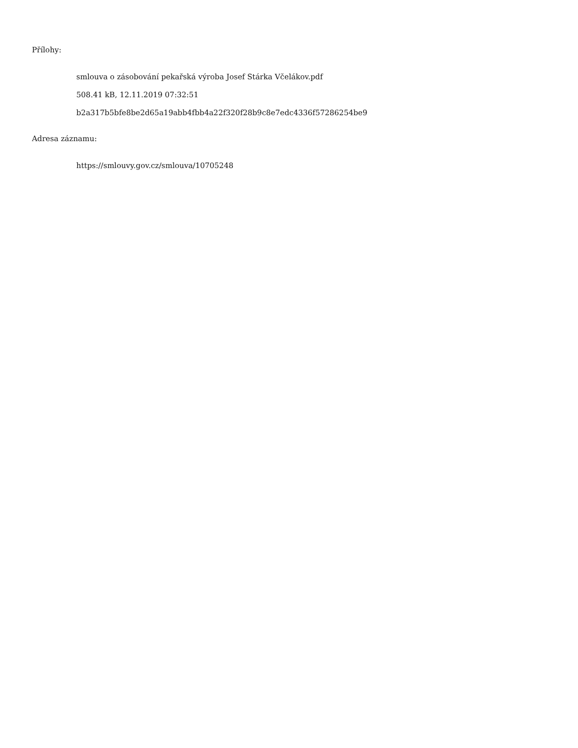Přílohy:
smlouva o zásobování pekařská výroba Josef Stárka Včelákov.pdf
508.41 kB, 12.11.2019 07:32:51
b2a317b5bfe8be2d65a19abb4fbb4a22f320f28b9c8e7edc4336f57286254be9
Adresa záznamu:
https://smlouvy.gov.cz/smlouva/10705248